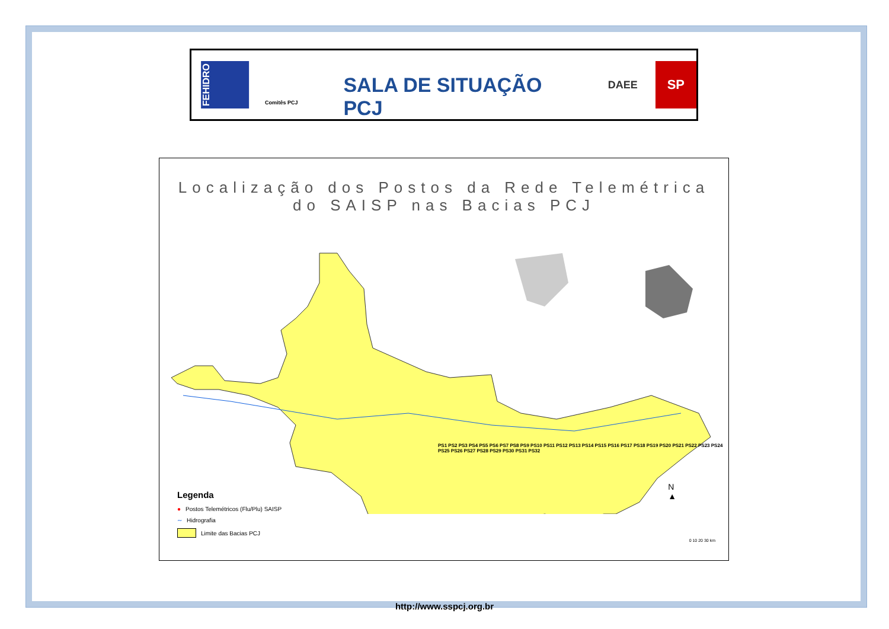FEHIDRO
Comitês PCJ
SALA DE SITUAÇÃO PCJ
DAEE
SP
Localização dos Postos da Rede Telemétrica
do SAISP nas Bacias PCJ
PS1 PS2 PS3 PS4 PS5 PS6 PS7 PS8 PS9 PS10 PS11 PS12 PS13 PS14 PS15 PS16 PS17 PS18 PS19 PS20 PS21 PS22 PS23 PS24 PS25 PS26 PS27 PS28 PS29 PS30 PS31 PS32
Legenda
● Postos Telemétricos (Flu/Plu) SAISP
∼ Hidrografia
Limite das Bacias PCJ
N
▲
0 10 20 30 km
http://www.sspcj.org.br